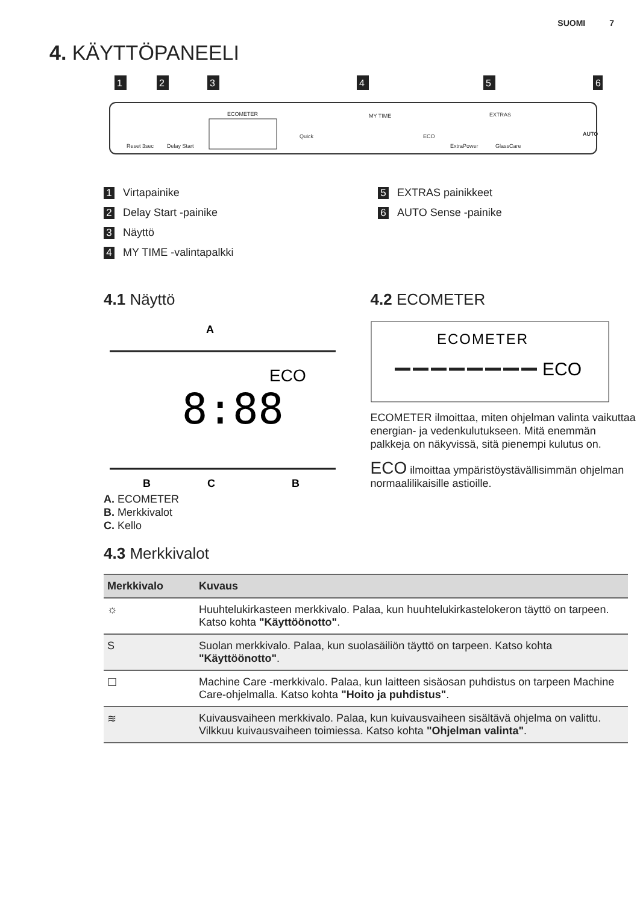SUOMI 7
4. KÄYTTÖPANEELI
1
2
3
4
5
6
Reset 3sec
Delay Start
ECOMETER
MY TIME
Quick
ECO
ExtraPower
GlassCare
EXTRAS
AUTO
1 Virtapainike
2 Delay Start -painike
3 Näyttö
4 MY TIME -valintapalkki
5 EXTRAS painikkeet
6 AUTO Sense -painike
4.1 Näyttö
A
ECO
8:88
B
C
B
A. ECOMETER
B. Merkkivalot
C. Kello
4.2 ECOMETER
ECOMETER
ECO
ECOMETER ilmoittaa, miten ohjelman valinta vaikuttaa energian- ja vedenkulutukseen. Mitä enemmän palkkeja on näkyvissä, sitä pienempi kulutus on.
ECO ilmoittaa ympäristöystävällisimmän ohjelman normaalilikaisille astioille.
4.3 Merkkivalot
| Merkkivalo | Kuvaus |
| --- | --- |
| ☼ | Huuhtelukirkasteen merkkivalo. Palaa, kun huuhtelukirkastelokeron täyttö on tarpeen. Katso kohta "Käyttöönotto" . |
| S | Suolan merkkivalo. Palaa, kun suolasäiliön täyttö on tarpeen. Katso kohta "Käyttöönotto" . |
| ☐ | Machine Care -merkkivalo. Palaa, kun laitteen sisäosan puhdistus on tarpeen Machine Care-ohjelmalla. Katso kohta "Hoito ja puhdistus" . |
| ≋ | Kuivausvaiheen merkkivalo. Palaa, kun kuivausvaiheen sisältävä ohjelma on valittu. Vilkkuu kuivausvaiheen toimiessa. Katso kohta "Ohjelman valinta" . |